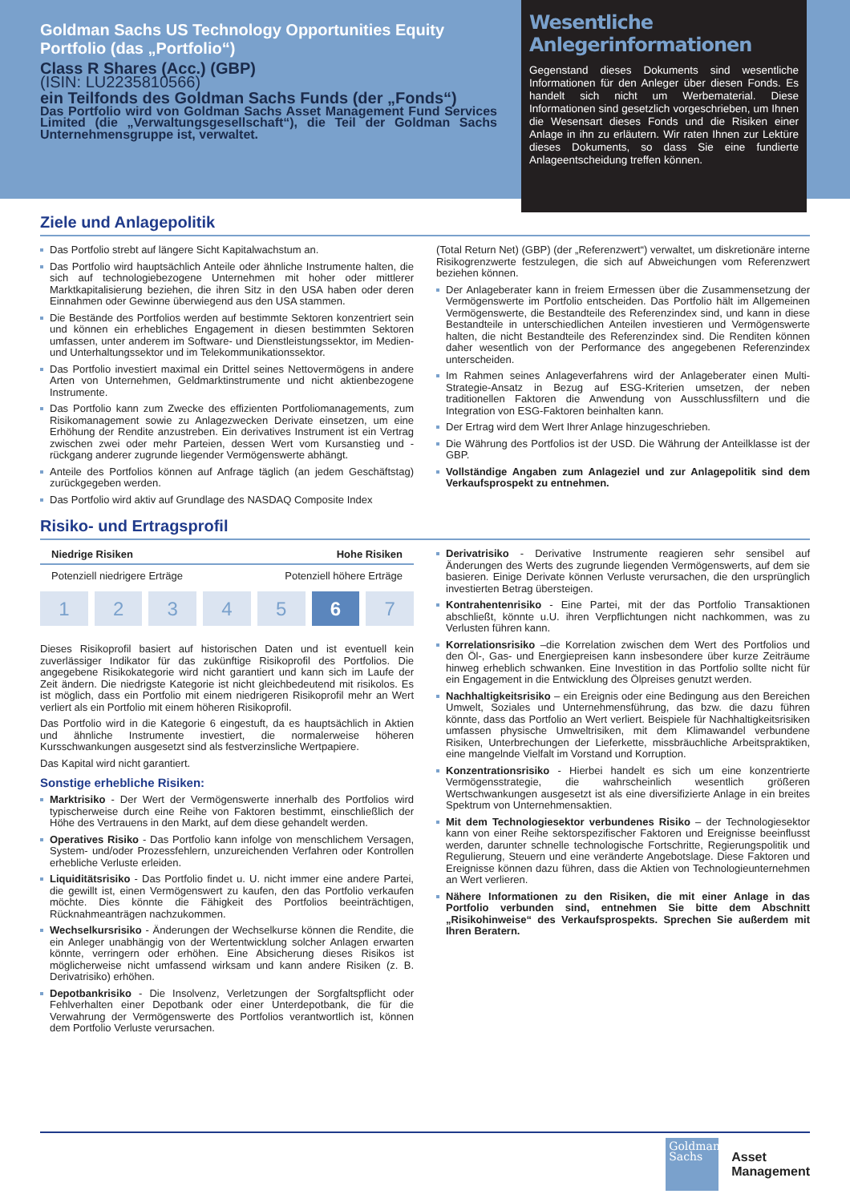Goldman Sachs US Technology Opportunities Equity Portfolio (das „Portfolio“)
Class R Shares (Acc.) (GBP)
(ISIN: LU2235810566)
ein Teilfonds des Goldman Sachs Funds (der „Fonds“)
Das Portfolio wird von Goldman Sachs Asset Management Fund Services Limited (die „Verwaltungsgesellschaft“), die Teil der Goldman Sachs Unternehmensgruppe ist, verwaltet.
Wesentliche Anlegerinformationen
Gegenstand dieses Dokuments sind wesentliche Informationen für den Anleger über diesen Fonds. Es handelt sich nicht um Werbematerial. Diese Informationen sind gesetzlich vorgeschrieben, um Ihnen die Wesensart dieses Fonds und die Risiken einer Anlage in ihn zu erläutern. Wir raten Ihnen zur Lektüre dieses Dokuments, so dass Sie eine fundierte Anlageentscheidung treffen können.
Ziele und Anlagepolitik
Das Portfolio strebt auf längere Sicht Kapitalwachstum an.
Das Portfolio wird hauptsächlich Anteile oder ähnliche Instrumente halten, die sich auf technologiebezogene Unternehmen mit hoher oder mittlerer Marktkapitalisierung beziehen, die ihren Sitz in den USA haben oder deren Einnahmen oder Gewinne überwiegend aus den USA stammen.
Die Bestände des Portfolios werden auf bestimmte Sektoren konzentriert sein und können ein erhebliches Engagement in diesen bestimmten Sektoren umfassen, unter anderem im Software- und Dienstleistungssektor, im Medien- und Unterhaltungssektor und im Telekommunikationssektor.
Das Portfolio investiert maximal ein Drittel seines Nettovermögens in andere Arten von Unternehmen, Geldmarktinstrumente und nicht aktienbezogene Instrumente.
Das Portfolio kann zum Zwecke des effizienten Portfoliomanagements, zum Risikomanagement sowie zu Anlagezwecken Derivate einsetzen, um eine Erhöhung der Rendite anzustreben. Ein derivatives Instrument ist ein Vertrag zwischen zwei oder mehr Parteien, dessen Wert vom Kursanstieg und -rückgang anderer zugrunde liegender Vermögenswerte abhängt.
Anteile des Portfolios können auf Anfrage täglich (an jedem Geschäftstag) zurückgegeben werden.
Das Portfolio wird aktiv auf Grundlage des NASDAQ Composite Index
(Total Return Net) (GBP) (der „Referenzwert“) verwaltet, um diskretionäre interne Risikogrenzwerte festzulegen, die sich auf Abweichungen vom Referenzwert beziehen können.
Der Anlageberater kann in freiem Ermessen über die Zusammensetzung der Vermögenswerte im Portfolio entscheiden. Das Portfolio hält im Allgemeinen Vermögenswerte, die Bestandteile des Referenzindex sind, und kann in diese Bestandteile in unterschiedlichen Anteilen investieren und Vermögenswerte halten, die nicht Bestandteile des Referenzindex sind. Die Renditen können daher wesentlich von der Performance des angegebenen Referenzindex unterscheiden.
Im Rahmen seines Anlageverfahrens wird der Anlageberater einen Multi-Strategie-Ansatz in Bezug auf ESG-Kriterien umsetzen, der neben traditionellen Faktoren die Anwendung von Ausschlussfiltern und die Integration von ESG-Faktoren beinhalten kann.
Der Ertrag wird dem Wert Ihrer Anlage hinzugeschrieben.
Die Währung des Portfolios ist der USD. Die Währung der Anteilklasse ist der GBP.
Vollständige Angaben zum Anlageziel und zur Anlagepolitik sind dem Verkaufsprospekt zu entnehmen.
Risiko- und Ertragsprofil
Niedrige Risiken Hohe Risiken
Potenziell niedrigere Erträge Potenziell höhere Erträge
1 2 3 4 5 6 7
Dieses Risikoprofil basiert auf historischen Daten und ist eventuell kein zuverlässiger Indikator für das zukünftige Risikoprofil des Portfolios. Die angegebene Risikokategorie wird nicht garantiert und kann sich im Laufe der Zeit ändern. Die niedrigste Kategorie ist nicht gleichbedeutend mit risikolos. Es ist möglich, dass ein Portfolio mit einem niedrigeren Risikoprofil mehr an Wert verliert als ein Portfolio mit einem höheren Risikoprofil.
Das Portfolio wird in die Kategorie 6 eingestuft, da es hauptsächlich in Aktien und ähnliche Instrumente investiert, die normalerweise höheren Kursschwankungen ausgesetzt sind als festverzinsliche Wertpapiere.
Das Kapital wird nicht garantiert.
Sonstige erhebliche Risiken:
Marktrisiko - Der Wert der Vermögenswerte innerhalb des Portfolios wird typischerweise durch eine Reihe von Faktoren bestimmt, einschließlich der Höhe des Vertrauens in den Markt, auf dem diese gehandelt werden.
Operatives Risiko - Das Portfolio kann infolge von menschlichem Versagen, System- und/oder Prozessfehlern, unzureichenden Verfahren oder Kontrollen erhebliche Verluste erleiden.
Liquiditätsrisiko - Das Portfolio findet u. U. nicht immer eine andere Partei, die gewillt ist, einen Vermögenswert zu kaufen, den das Portfolio verkaufen möchte. Dies könnte die Fähigkeit des Portfolios beeinträchtigen, Rücknahmeanträgen nachzukommen.
Wechselkursrisiko - Änderungen der Wechselkurse können die Rendite, die ein Anleger unabhängig von der Wertentwicklung solcher Anlagen erwarten könnte, verringern oder erhöhen. Eine Absicherung dieses Risikos ist möglicherweise nicht umfassend wirksam und kann andere Risiken (z. B. Derivatrisiko) erhöhen.
Depotbankrisiko - Die Insolvenz, Verletzungen der Sorgfaltspflicht oder Fehlverhalten einer Depotbank oder einer Unterdepotbank, die für die Verwahrung der Vermögenswerte des Portfolios verantwortlich ist, können dem Portfolio Verluste verursachen.
Derivatrisiko - Derivative Instrumente reagieren sehr sensibel auf Änderungen des Werts des zugrunde liegenden Vermögenswerts, auf dem sie basieren. Einige Derivate können Verluste verursachen, die den ursprünglich investierten Betrag übersteigen.
Kontrahentenrisiko - Eine Partei, mit der das Portfolio Transaktionen abschließt, könnte u.U. ihren Verpflichtungen nicht nachkommen, was zu Verlusten führen kann.
Korrelationsrisiko –die Korrelation zwischen dem Wert des Portfolios und den Öl-, Gas- und Energiepreisen kann insbesondere über kurze Zeiträume hinweg erheblich schwanken. Eine Investition in das Portfolio sollte nicht für ein Engagement in die Entwicklung des Ölpreises genutzt werden.
Nachhaltigkeitsrisiko – ein Ereignis oder eine Bedingung aus den Bereichen Umwelt, Soziales und Unternehmensführung, das bzw. die dazu führen könnte, dass das Portfolio an Wert verliert. Beispiele für Nachhaltigkeitsrisiken umfassen physische Umweltrisiken, mit dem Klimawandel verbundene Risiken, Unterbrechungen der Lieferkette, missbräuchliche Arbeitspraktiken, eine mangelnde Vielfalt im Vorstand und Korruption.
Konzentrationsrisiko - Hierbei handelt es sich um eine konzentrierte Vermögensstrategie, die wahrscheinlich wesentlich größeren Wertschwankungen ausgesetzt ist als eine diversifizierte Anlage in ein breites Spektrum von Unternehmensaktien.
Mit dem Technologiesektor verbundenes Risiko – der Technologiesektor kann von einer Reihe sektorspezifischer Faktoren und Ereignisse beeinflusst werden, darunter schnelle technologische Fortschritte, Regierungspolitik und Regulierung, Steuern und eine veränderte Angebotslage. Diese Faktoren und Ereignisse können dazu führen, dass die Aktien von Technologieunternehmen an Wert verlieren.
Nähere Informationen zu den Risiken, die mit einer Anlage in das Portfolio verbunden sind, entnehmen Sie bitte dem Abschnitt „Risikohinweise“ des Verkaufsprospekts. Sprechen Sie außerdem mit Ihren Beratern.
Goldman
Sachs
Asset
Management